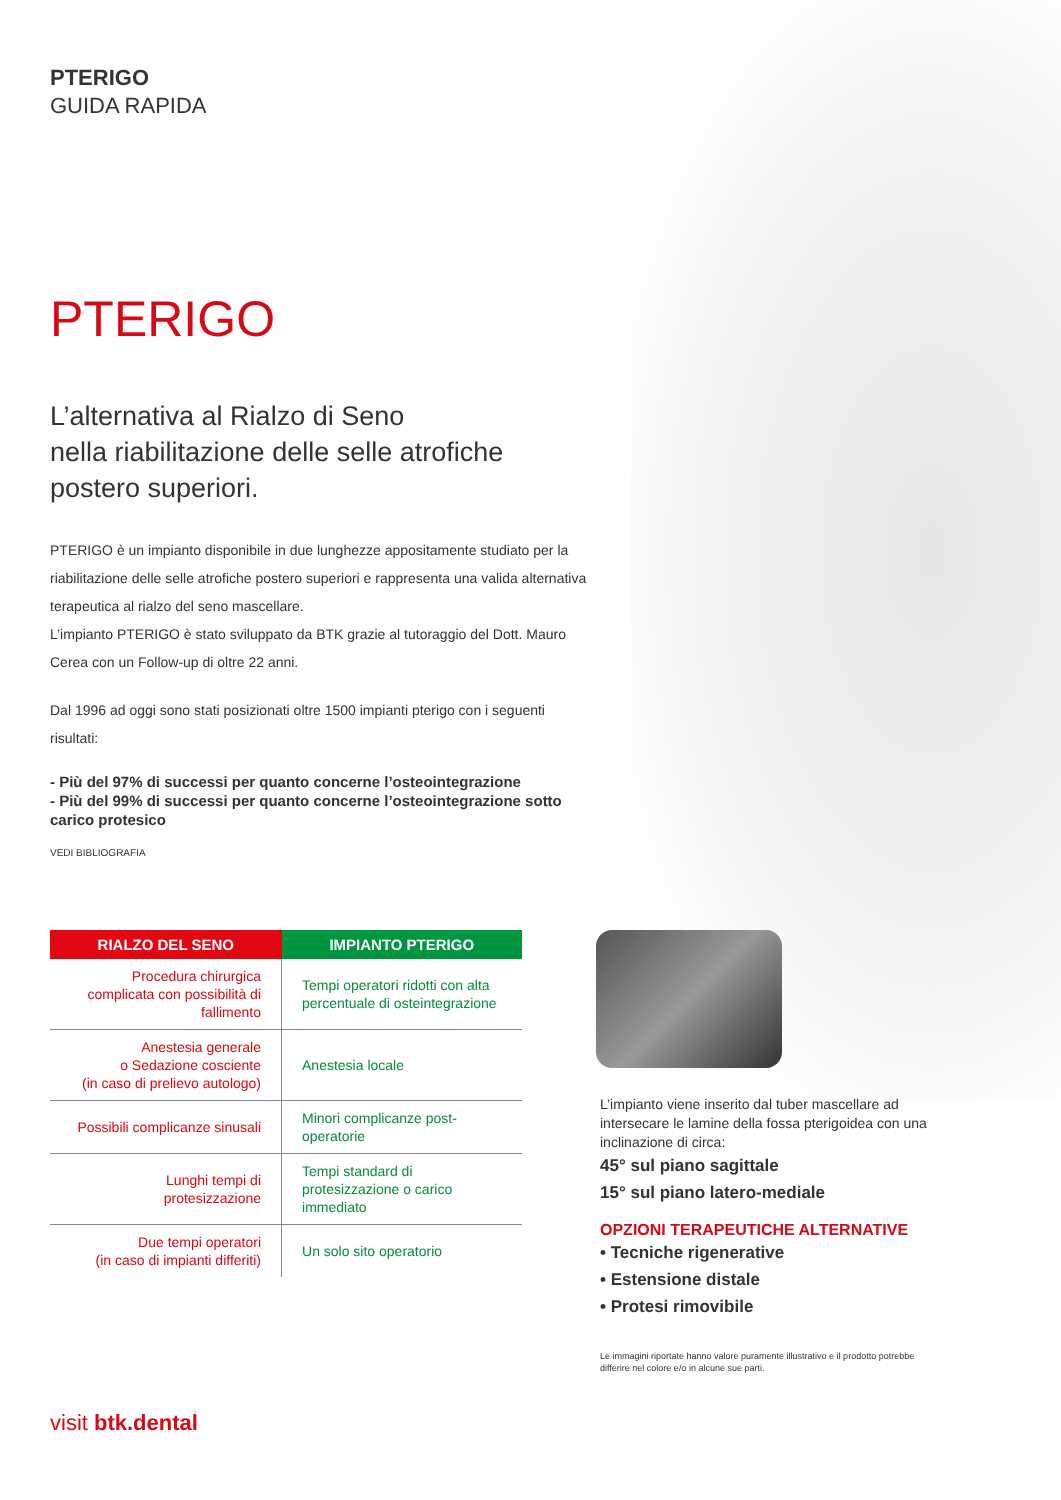PTERIGO
GUIDA RAPIDA
PTERIGO
L’alternativa al Rialzo di Seno
nella riabilitazione delle selle atrofiche
postero superiori.
PTERIGO è un impianto disponibile in due lunghezze appositamente studiato per la riabilitazione delle selle atrofiche postero superiori e rappresenta una valida alternativa terapeutica al rialzo del seno mascellare.
L’impianto PTERIGO è stato sviluppato da BTK grazie al tutoraggio del Dott. Mauro Cerea con un Follow-up di oltre 22 anni.
Dal 1996 ad oggi sono stati posizionati oltre 1500 impianti pterigo con i seguenti risultati:
- Più del 97% di successi per quanto concerne l’osteointegrazione
- Più del 99% di successi per quanto concerne l’osteointegrazione sotto carico protesico
VEDI BIBLIOGRAFIA
| RIALZO DEL SENO | IMPIANTO PTERIGO |
| --- | --- |
| Procedura chirurgica complicata con possibilità di fallimento | Tempi operatori ridotti con alta percentuale di osteintegrazione |
| Anestesia generale o Sedazione cosciente (in caso di prelievo autologo) | Anestesia locale |
| Possibili complicanze sinusali | Minori complicanze post-operatorie |
| Lunghi tempi di protesizzazione | Tempi standard di protesizzazione o carico immediato |
| Due tempi operatori (in caso di impianti differiti) | Un solo sito operatorio |
L’impianto viene inserito dal tuber mascellare ad intersecare le lamine della fossa pterigoidea con una inclinazione di circa:
45° sul piano sagittale
15° sul piano latero-mediale
OPZIONI TERAPEUTICHE ALTERNATIVE
• Tecniche rigenerative
• Estensione distale
• Protesi rimovibile
Le immagini riportate hanno valore puramente illustrativo e il prodotto potrebbe differire nel colore e/o in alcune sue parti.
visit btk.dental